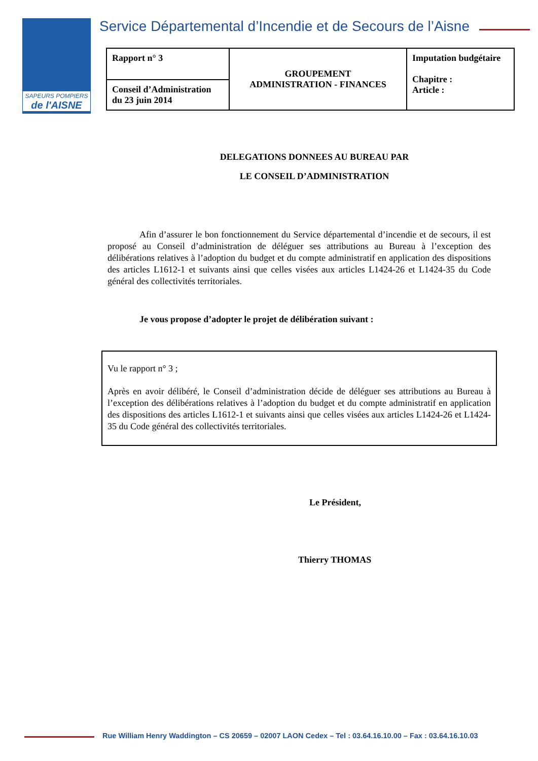SAPEURS POMPIERS
de l'AISNE
Service Départemental d’Incendie et de Secours de l’Aisne
| Rapport n° 3 | GROUPEMENT ADMINISTRATION - FINANCES | Imputation budgétaire Chapitre : Article : |
| Conseil d’Administration du 23 juin 2014 | | |
DELEGATIONS DONNEES AU BUREAU PAR
LE CONSEIL D’ADMINISTRATION
Afin d’assurer le bon fonctionnement du Service départemental d’incendie et de secours, il est proposé au Conseil d’administration de déléguer ses attributions au Bureau à l’exception des délibérations relatives à l’adoption du budget et du compte administratif en application des dispositions des articles L1612-1 et suivants ainsi que celles visées aux articles L1424-26 et L1424-35 du Code général des collectivités territoriales.
Je vous propose d’adopter le projet de délibération suivant :
Vu le rapport n° 3 ;
Après en avoir délibéré, le Conseil d’administration décide de déléguer ses attributions au Bureau à l’exception des délibérations relatives à l’adoption du budget et du compte administratif en application des dispositions des articles L1612-1 et suivants ainsi que celles visées aux articles L1424-26 et L1424-35 du Code général des collectivités territoriales.
Le Président,
Thierry THOMAS
Rue William Henry Waddington – CS 20659 – 02007 LAON Cedex – Tel : 03.64.16.10.00 – Fax : 03.64.16.10.03